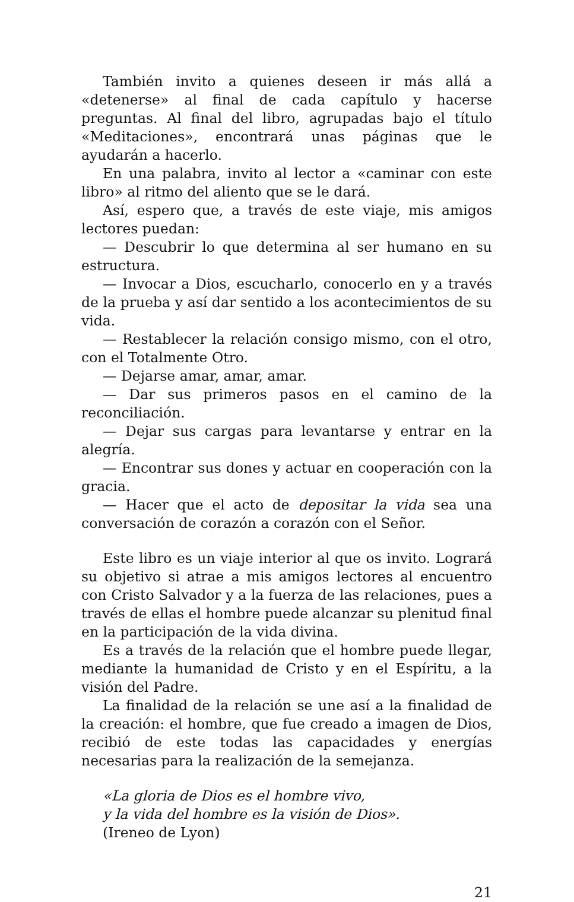También invito a quienes deseen ir más allá a «detenerse» al final de cada capítulo y hacerse preguntas. Al final del libro, agrupadas bajo el título «Meditaciones», encontrará unas páginas que le ayudarán a hacerlo.
En una palabra, invito al lector a «caminar con este libro» al ritmo del aliento que se le dará.
Así, espero que, a través de este viaje, mis amigos lectores puedan:
— Descubrir lo que determina al ser humano en su estructura.
— Invocar a Dios, escucharlo, conocerlo en y a través de la prueba y así dar sentido a los acontecimientos de su vida.
— Restablecer la relación consigo mismo, con el otro, con el Totalmente Otro.
— Dejarse amar, amar, amar.
— Dar sus primeros pasos en el camino de la reconciliación.
— Dejar sus cargas para levantarse y entrar en la alegría.
— Encontrar sus dones y actuar en cooperación con la gracia.
— Hacer que el acto de depositar la vida sea una conversación de corazón a corazón con el Señor.
Este libro es un viaje interior al que os invito. Logrará su objetivo si atrae a mis amigos lectores al encuentro con Cristo Salvador y a la fuerza de las relaciones, pues a través de ellas el hombre puede alcanzar su plenitud final en la participación de la vida divina.
Es a través de la relación que el hombre puede llegar, mediante la humanidad de Cristo y en el Espíritu, a la visión del Padre.
La finalidad de la relación se une así a la finalidad de la creación: el hombre, que fue creado a imagen de Dios, recibió de este todas las capacidades y energías necesarias para la realización de la semejanza.
«La gloria de Dios es el hombre vivo,
y la vida del hombre es la visión de Dios».
(Ireneo de Lyon)
21